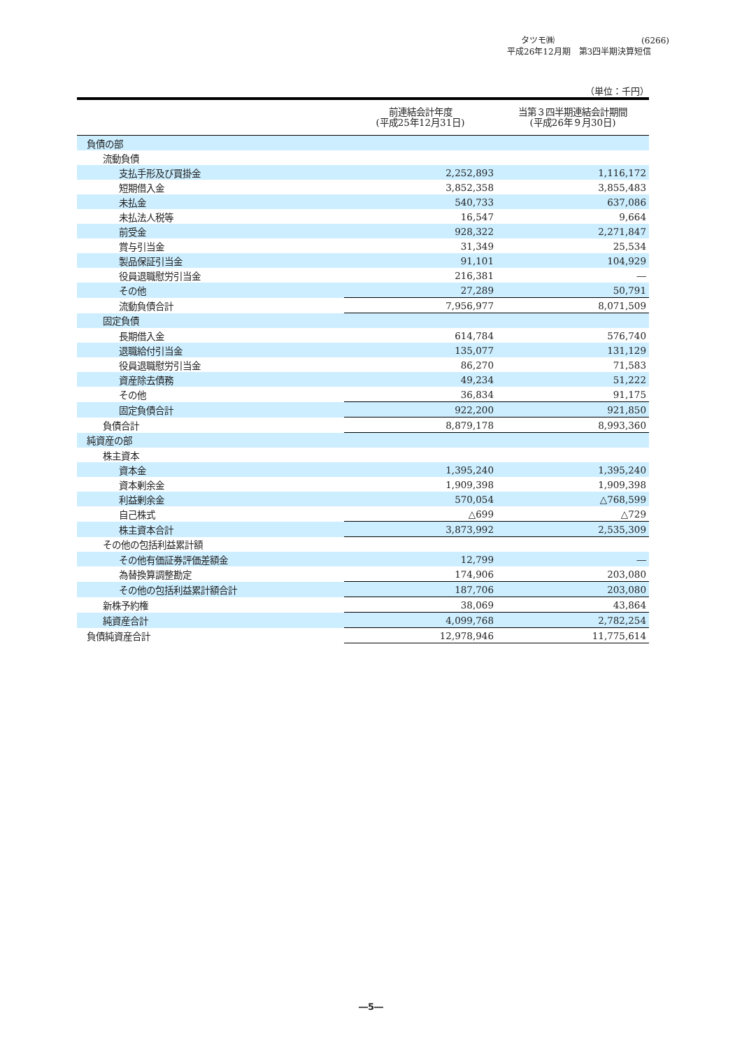タツモ㈱ (6266)
平成26年12月期　第3四半期決算短信
（単位：千円）
| | 前連結会計年度 (平成25年12月31日) | 当第３四半期連結会計期間 (平成26年９月30日) |
| --- | --- | --- |
| 負債の部 | | |
| 流動負債 | | |
| 支払手形及び買掛金 | 2,252,893 | 1,116,172 |
| 短期借入金 | 3,852,358 | 3,855,483 |
| 未払金 | 540,733 | 637,086 |
| 未払法人税等 | 16,547 | 9,664 |
| 前受金 | 928,322 | 2,271,847 |
| 賞与引当金 | 31,349 | 25,534 |
| 製品保証引当金 | 91,101 | 104,929 |
| 役員退職慰労引当金 | 216,381 | ― |
| その他 | 27,289 | 50,791 |
| 流動負債合計 | 7,956,977 | 8,071,509 |
| 固定負債 | | |
| 長期借入金 | 614,784 | 576,740 |
| 退職給付引当金 | 135,077 | 131,129 |
| 役員退職慰労引当金 | 86,270 | 71,583 |
| 資産除去債務 | 49,234 | 51,222 |
| その他 | 36,834 | 91,175 |
| 固定負債合計 | 922,200 | 921,850 |
| 負債合計 | 8,879,178 | 8,993,360 |
| 純資産の部 | | |
| 株主資本 | | |
| 資本金 | 1,395,240 | 1,395,240 |
| 資本剰余金 | 1,909,398 | 1,909,398 |
| 利益剰余金 | 570,054 | △768,599 |
| 自己株式 | △699 | △729 |
| 株主資本合計 | 3,873,992 | 2,535,309 |
| その他の包括利益累計額 | | |
| その他有価証券評価差額金 | 12,799 | ― |
| 為替換算調整勘定 | 174,906 | 203,080 |
| その他の包括利益累計額合計 | 187,706 | 203,080 |
| 新株予約権 | 38,069 | 43,864 |
| 純資産合計 | 4,099,768 | 2,782,254 |
| 負債純資産合計 | 12,978,946 | 11,775,614 |
―5―